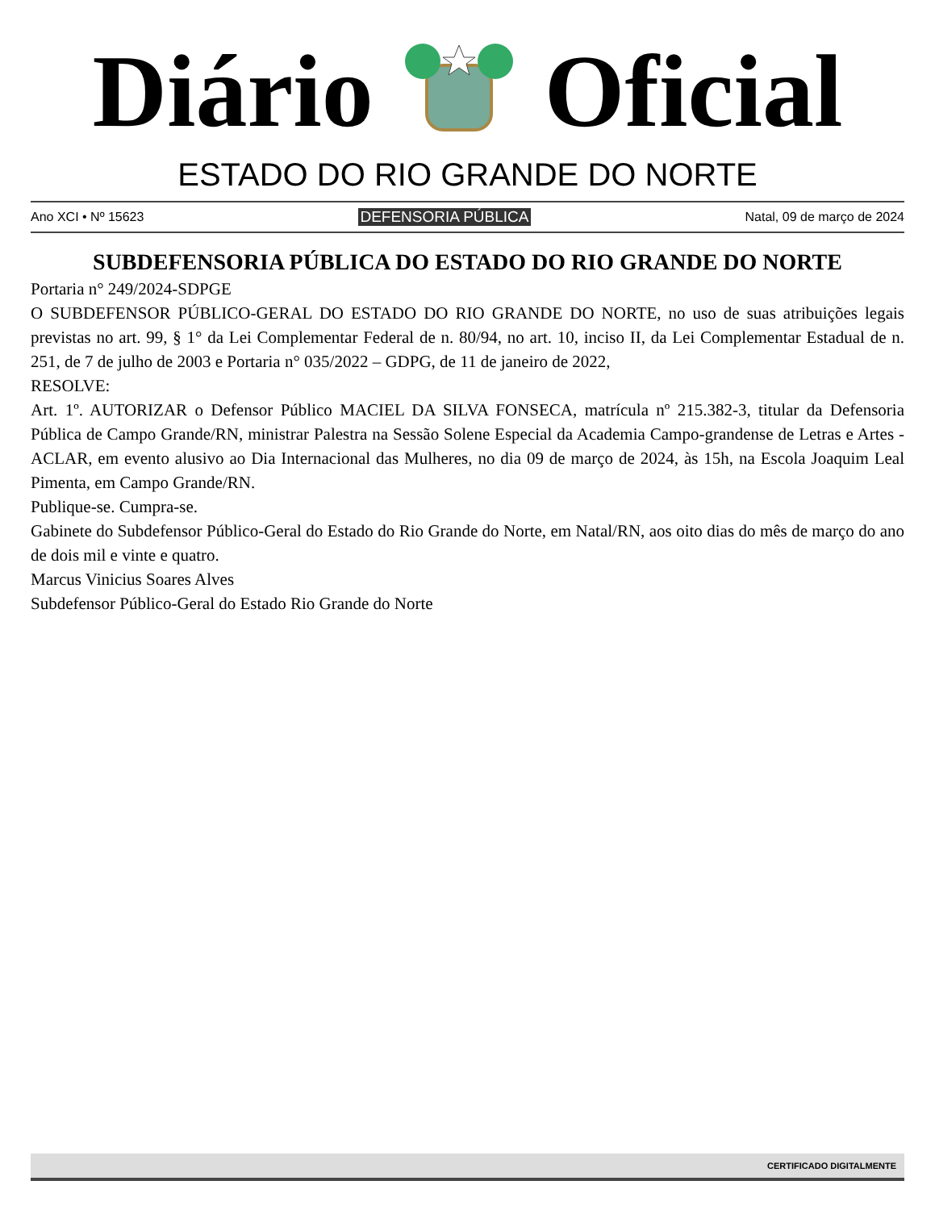Diário Oficial
ESTADO DO RIO GRANDE DO NORTE
Ano XCI • Nº 15623 DEFENSORIA PÚBLICA Natal, 09 de março de 2024
SUBDEFENSORIA PÚBLICA DO ESTADO DO RIO GRANDE DO NORTE
Portaria n° 249/2024-SDPGE
O SUBDEFENSOR PÚBLICO-GERAL DO ESTADO DO RIO GRANDE DO NORTE, no uso de suas atribuições legais previstas no art. 99, § 1° da Lei Complementar Federal de n. 80/94, no art. 10, inciso II, da Lei Complementar Estadual de n. 251, de 7 de julho de 2003 e Portaria n° 035/2022 – GDPG, de 11 de janeiro de 2022,
RESOLVE:
Art. 1º. AUTORIZAR o Defensor Público MACIEL DA SILVA FONSECA, matrícula nº 215.382-3, titular da Defensoria Pública de Campo Grande/RN, ministrar Palestra na Sessão Solene Especial da Academia Campo-grandense de Letras e Artes - ACLAR, em evento alusivo ao Dia Internacional das Mulheres, no dia 09 de março de 2024, às 15h, na Escola Joaquim Leal Pimenta, em Campo Grande/RN.
Publique-se. Cumpra-se.
Gabinete do Subdefensor Público-Geral do Estado do Rio Grande do Norte, em Natal/RN, aos oito dias do mês de março do ano de dois mil e vinte e quatro.
Marcus Vinicius Soares Alves
Subdefensor Público-Geral do Estado Rio Grande do Norte
CERTIFICADO DIGITALMENTE